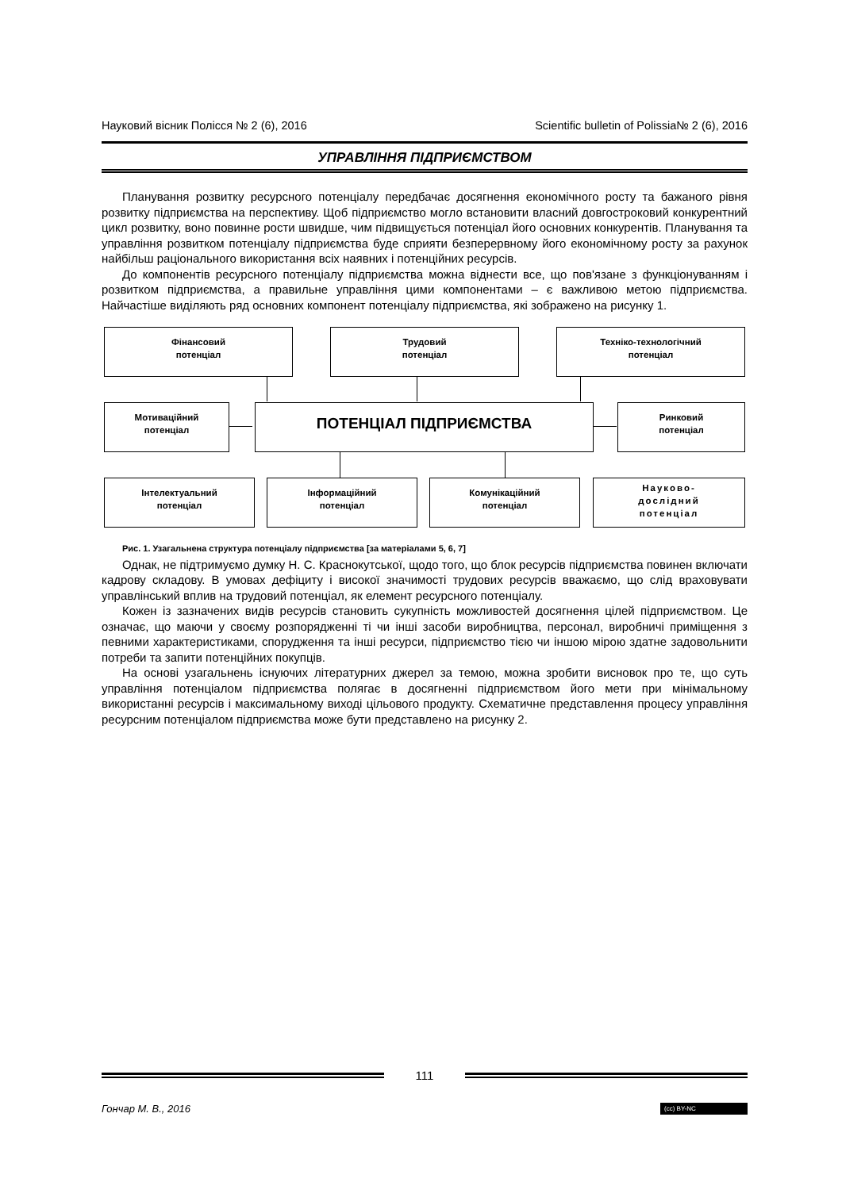Науковий вісник Полісся № 2 (6), 2016 Scientific bulletin of Polissia№ 2 (6), 2016
УПРАВЛІННЯ ПІДПРИЄМСТВОМ
Планування розвитку ресурсного потенціалу передбачає досягнення економічного росту та бажаного рівня розвитку підприємства на перспективу. Щоб підприємство могло встановити власний довгостроковий конкурентний цикл розвитку, воно повинне рости швидше, чим підвищується потенціал його основних конкурентів. Планування та управління розвитком потенціалу підприємства буде сприяти безперервному його економічному росту за рахунок найбільш раціонального використання всіх наявних і потенційних ресурсів.
До компонентів ресурсного потенціалу підприємства можна віднести все, що пов'язане з функціонуванням і розвитком підприємства, а правильне управління цими компонентами – є важливою метою підприємства. Найчастіше виділяють ряд основних компонент потенціалу підприємства, які зображено на рисунку 1.
Фінансовий
потенціал
Трудовий
потенціал
Техніко-технологічний
потенціал
Мотиваційний
потенціал
ПОТЕНЦІАЛ ПІДПРИЄМСТВА
Ринковий
потенціал
Інтелектуальний
потенціал
Інформаційний
потенціал
Комунікаційний
потенціал
Науково-
дослідний
потенціал
Рис. 1. Узагальнена структура потенціалу підприємства [за матеріалами 5, 6, 7]
Однак, не підтримуємо думку Н. С. Краснокутської, щодо того, що блок ресурсів підприємства повинен включати кадрову складову. В умовах дефіциту і високої значимості трудових ресурсів вважаємо, що слід враховувати управлінський вплив на трудовий потенціал, як елемент ресурсного потенціалу.
Кожен із зазначених видів ресурсів становить сукупність можливостей досягнення цілей підприємством. Це означає, що маючи у своєму розпорядженні ті чи інші засоби виробництва, персонал, виробничі приміщення з певними характеристиками, спорудження та інші ресурси, підприємство тією чи іншою мірою здатне задовольнити потреби та запити потенційних покупців.
На основі узагальнень існуючих літературних джерел за темою, можна зробити висновок про те, що суть управління потенціалом підприємства полягає в досягненні підприємством його мети при мінімальному використанні ресурсів і максимальному виході цільового продукту. Схематичне представлення процесу управління ресурсним потенціалом підприємства може бути представлено на рисунку 2.
111
Гончар М. В., 2016 (cc) BY-NC